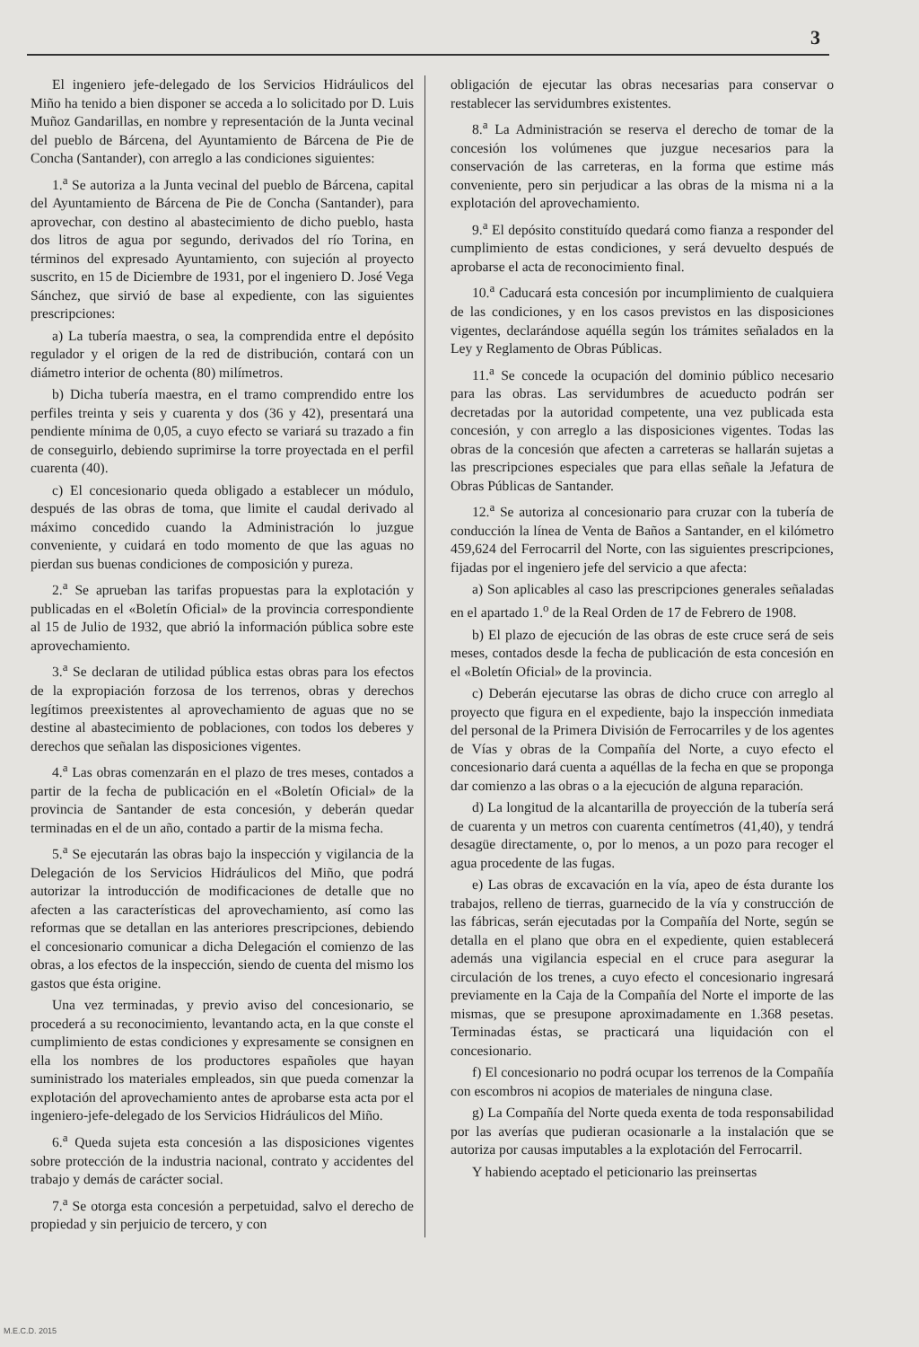3
El ingeniero jefe-delegado de los Servicios Hidráulicos del Miño ha tenido a bien disponer se acceda a lo solicitado por D. Luis Muñoz Gandarillas, en nombre y representación de la Junta vecinal del pueblo de Bárcena, del Ayuntamiento de Bárcena de Pie de Concha (Santander), con arreglo a las condiciones siguientes:
1.<sup>a</sup> Se autoriza a la Junta vecinal del pueblo de Bárcena, capital del Ayuntamiento de Bárcena de Pie de Concha (Santander), para aprovechar, con destino al abastecimiento de dicho pueblo, hasta dos litros de agua por segundo, derivados del río Torina, en términos del expresado Ayuntamiento, con sujeción al proyecto suscrito, en 15 de Diciembre de 1931, por el ingeniero D. José Vega Sánchez, que sirvió de base al expediente, con las siguientes prescripciones:
a) La tubería maestra, o sea, la comprendida entre el depósito regulador y el origen de la red de distribución, contará con un diámetro interior de ochenta (80) milímetros.
b) Dicha tubería maestra, en el tramo comprendido entre los perfiles treinta y seis y cuarenta y dos (36 y 42), presentará una pendiente mínima de 0,05, a cuyo efecto se variará su trazado a fin de conseguirlo, debiendo suprimirse la torre proyectada en el perfil cuarenta (40).
c) El concesionario queda obligado a establecer un módulo, después de las obras de toma, que limite el caudal derivado al máximo concedido cuando la Administración lo juzgue conveniente, y cuidará en todo momento de que las aguas no pierdan sus buenas condiciones de composición y pureza.
2.<sup>a</sup> Se aprueban las tarifas propuestas para la explotación y publicadas en el «Boletín Oficial» de la provincia correspondiente al 15 de Julio de 1932, que abrió la información pública sobre este aprovechamiento.
3.<sup>a</sup> Se declaran de utilidad pública estas obras para los efectos de la expropiación forzosa de los terrenos, obras y derechos legítimos preexistentes al aprovechamiento de aguas que no se destine al abastecimiento de poblaciones, con todos los deberes y derechos que señalan las disposiciones vigentes.
4.<sup>a</sup> Las obras comenzarán en el plazo de tres meses, contados a partir de la fecha de publicación en el «Boletín Oficial» de la provincia de Santander de esta concesión, y deberán quedar terminadas en el de un año, contado a partir de la misma fecha.
5.<sup>a</sup> Se ejecutarán las obras bajo la inspección y vigilancia de la Delegación de los Servicios Hidráulicos del Miño, que podrá autorizar la introducción de modificaciones de detalle que no afecten a las características del aprovechamiento, así como las reformas que se detallan en las anteriores prescripciones, debiendo el concesionario comunicar a dicha Delegación el comienzo de las obras, a los efectos de la inspección, siendo de cuenta del mismo los gastos que ésta origine.
Una vez terminadas, y previo aviso del concesionario, se procederá a su reconocimiento, levantando acta, en la que conste el cumplimiento de estas condiciones y expresamente se consignen en ella los nombres de los productores españoles que hayan suministrado los materiales empleados, sin que pueda comenzar la explotación del aprovechamiento antes de aprobarse esta acta por el ingeniero-jefe-delegado de los Servicios Hidráulicos del Miño.
6.<sup>a</sup> Queda sujeta esta concesión a las disposiciones vigentes sobre protección de la industria nacional, contrato y accidentes del trabajo y demás de carácter social.
7.<sup>a</sup> Se otorga esta concesión a perpetuidad, salvo el derecho de propiedad y sin perjuicio de tercero, y con
obligación de ejecutar las obras necesarias para conservar o restablecer las servidumbres existentes.
8.<sup>a</sup> La Administración se reserva el derecho de tomar de la concesión los volúmenes que juzgue necesarios para la conservación de las carreteras, en la forma que estime más conveniente, pero sin perjudicar a las obras de la misma ni a la explotación del aprovechamiento.
9.<sup>a</sup> El depósito constituído quedará como fianza a responder del cumplimiento de estas condiciones, y será devuelto después de aprobarse el acta de reconocimiento final.
10.<sup>a</sup> Caducará esta concesión por incumplimiento de cualquiera de las condiciones, y en los casos previstos en las disposiciones vigentes, declarándose aquélla según los trámites señalados en la Ley y Reglamento de Obras Públicas.
11.<sup>a</sup> Se concede la ocupación del dominio público necesario para las obras. Las servidumbres de acueducto podrán ser decretadas por la autoridad competente, una vez publicada esta concesión, y con arreglo a las disposiciones vigentes. Todas las obras de la concesión que afecten a carreteras se hallarán sujetas a las prescripciones especiales que para ellas señale la Jefatura de Obras Públicas de Santander.
12.<sup>a</sup> Se autoriza al concesionario para cruzar con la tubería de conducción la línea de Venta de Baños a Santander, en el kilómetro 459,624 del Ferrocarril del Norte, con las siguientes prescripciones, fijadas por el ingeniero jefe del servicio a que afecta:
a) Son aplicables al caso las prescripciones generales señaladas en el apartado 1.<sup>o</sup> de la Real Orden de 17 de Febrero de 1908.
b) El plazo de ejecución de las obras de este cruce será de seis meses, contados desde la fecha de publicación de esta concesión en el «Boletín Oficial» de la provincia.
c) Deberán ejecutarse las obras de dicho cruce con arreglo al proyecto que figura en el expediente, bajo la inspección inmediata del personal de la Primera División de Ferrocarriles y de los agentes de Vías y obras de la Compañía del Norte, a cuyo efecto el concesionario dará cuenta a aquéllas de la fecha en que se proponga dar comienzo a las obras o a la ejecución de alguna reparación.
d) La longitud de la alcantarilla de proyección de la tubería será de cuarenta y un metros con cuarenta centímetros (41,40), y tendrá desagüe directamente, o, por lo menos, a un pozo para recoger el agua procedente de las fugas.
e) Las obras de excavación en la vía, apeo de ésta durante los trabajos, relleno de tierras, guarnecido de la vía y construcción de las fábricas, serán ejecutadas por la Compañía del Norte, según se detalla en el plano que obra en el expediente, quien establecerá además una vigilancia especial en el cruce para asegurar la circulación de los trenes, a cuyo efecto el concesionario ingresará previamente en la Caja de la Compañía del Norte el importe de las mismas, que se presupone aproximadamente en 1.368 pesetas. Terminadas éstas, se practicará una liquidación con el concesionario.
f) El concesionario no podrá ocupar los terrenos de la Compañía con escombros ni acopios de materiales de ninguna clase.
g) La Compañía del Norte queda exenta de toda responsabilidad por las averías que pudieran ocasionarle a la instalación que se autoriza por causas imputables a la explotación del Ferrocarril.
Y habiendo aceptado el peticionario las preinsertas
M.E.C.D. 2015